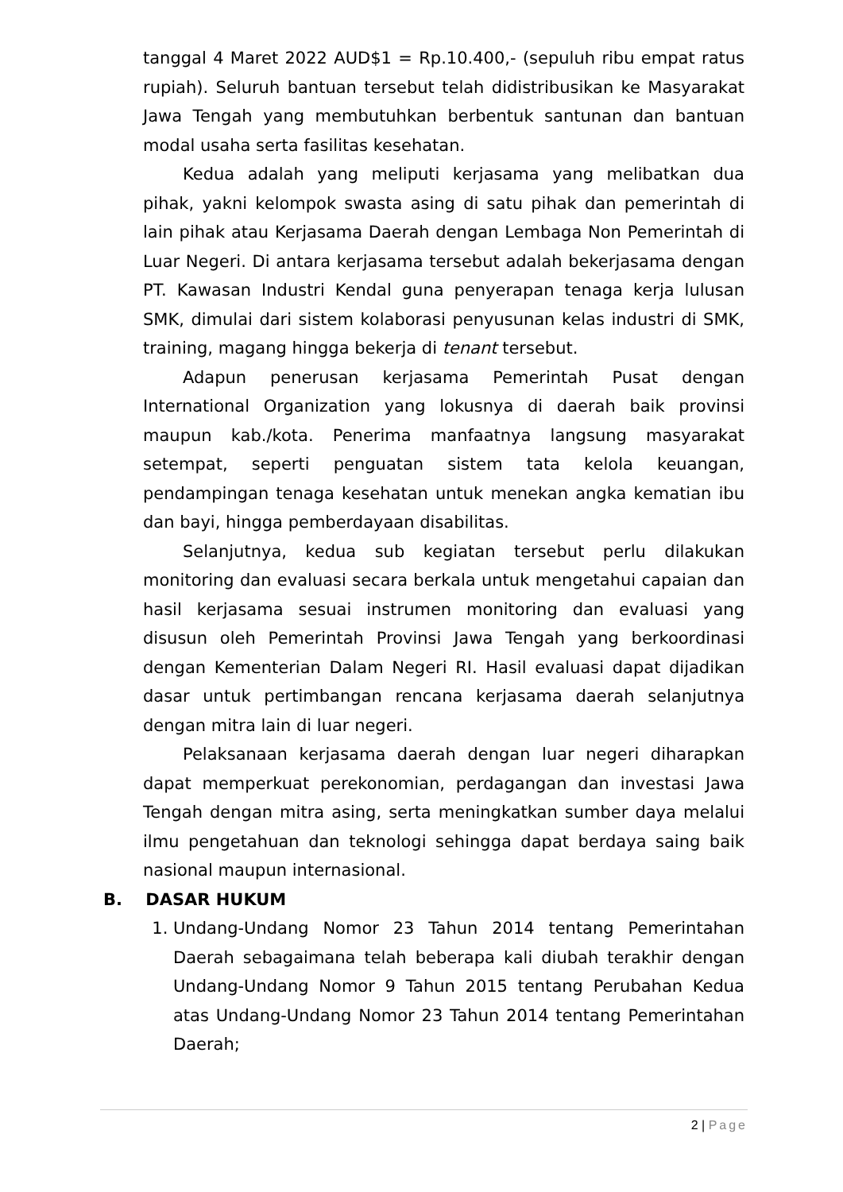tanggal 4 Maret 2022 AUD$1 = Rp.10.400,- (sepuluh ribu empat ratus rupiah). Seluruh bantuan tersebut telah didistribusikan ke Masyarakat Jawa Tengah yang membutuhkan berbentuk santunan dan bantuan modal usaha serta fasilitas kesehatan.
Kedua adalah yang meliputi kerjasama yang melibatkan dua pihak, yakni kelompok swasta asing di satu pihak dan pemerintah di lain pihak atau Kerjasama Daerah dengan Lembaga Non Pemerintah di Luar Negeri. Di antara kerjasama tersebut adalah bekerjasama dengan PT. Kawasan Industri Kendal guna penyerapan tenaga kerja lulusan SMK, dimulai dari sistem kolaborasi penyusunan kelas industri di SMK, training, magang hingga bekerja di tenant tersebut.
Adapun penerusan kerjasama Pemerintah Pusat dengan International Organization yang lokusnya di daerah baik provinsi maupun kab./kota. Penerima manfaatnya langsung masyarakat setempat, seperti penguatan sistem tata kelola keuangan, pendampingan tenaga kesehatan untuk menekan angka kematian ibu dan bayi, hingga pemberdayaan disabilitas.
Selanjutnya, kedua sub kegiatan tersebut perlu dilakukan monitoring dan evaluasi secara berkala untuk mengetahui capaian dan hasil kerjasama sesuai instrumen monitoring dan evaluasi yang disusun oleh Pemerintah Provinsi Jawa Tengah yang berkoordinasi dengan Kementerian Dalam Negeri RI. Hasil evaluasi dapat dijadikan dasar untuk pertimbangan rencana kerjasama daerah selanjutnya dengan mitra lain di luar negeri.
Pelaksanaan kerjasama daerah dengan luar negeri diharapkan dapat memperkuat perekonomian, perdagangan dan investasi Jawa Tengah dengan mitra asing, serta meningkatkan sumber daya melalui ilmu pengetahuan dan teknologi sehingga dapat berdaya saing baik nasional maupun internasional.
B. DASAR HUKUM
1. Undang-Undang Nomor 23 Tahun 2014 tentang Pemerintahan Daerah sebagaimana telah beberapa kali diubah terakhir dengan Undang-Undang Nomor 9 Tahun 2015 tentang Perubahan Kedua atas Undang-Undang Nomor 23 Tahun 2014 tentang Pemerintahan Daerah;
2 | Page